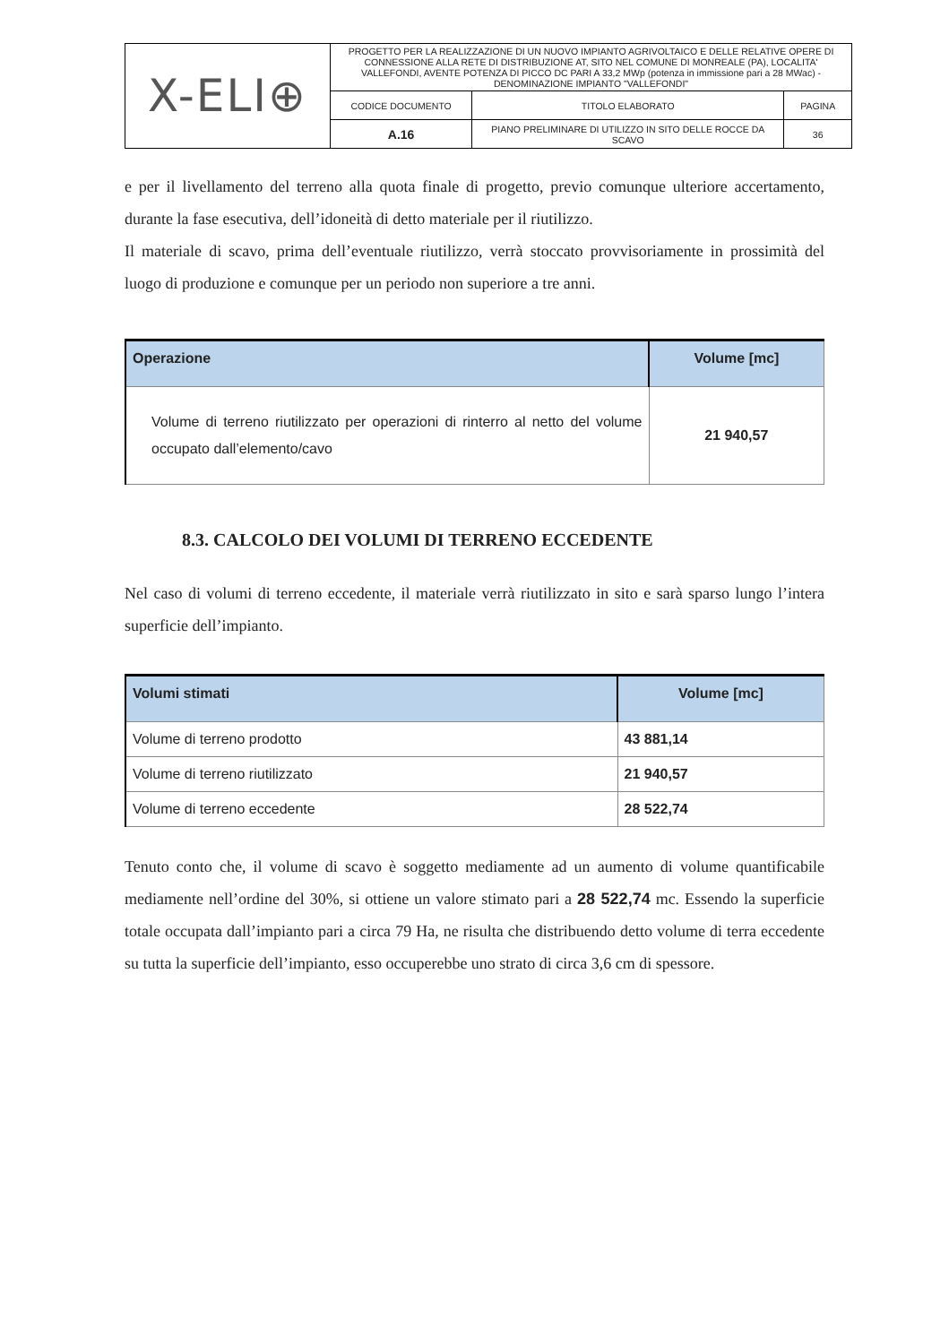| X-ELI⊕ | PROGETTO PER LA REALIZZAZIONE DI UN NUOVO IMPIANTO AGRIVOLTAICO E DELLE RELATIVE OPERE DI CONNESSIONE ALLA RETE DI DISTRIBUZIONE AT, SITO NEL COMUNE DI MONREALE (PA), LOCALITA' VALLEFONDI, AVENTE POTENZA DI PICCO DC PARI A 33,2 MWp (potenza in immissione pari a 28 MWac) - DENOMINAZIONE IMPIANTO "VALLEFONDI" | | |
| | CODICE DOCUMENTO | TITOLO ELABORATO | PAGINA |
| | A.16 | PIANO PRELIMINARE DI UTILIZZO IN SITO DELLE ROCCE DA SCAVO | 36 |
e per il livellamento del terreno alla quota finale di progetto, previo comunque ulteriore accertamento, durante la fase esecutiva, dell’idoneità di detto materiale per il riutilizzo.
Il materiale di scavo, prima dell’eventuale riutilizzo, verrà stoccato provvisoriamente in prossimità del luogo di produzione e comunque per un periodo non superiore a tre anni.
| Operazione | Volume [mc] |
| --- | --- |
| Volume di terreno riutilizzato per operazioni di rinterro al netto del volume occupato dall’elemento/cavo | 21 940,57 |
8.3. CALCOLO DEI VOLUMI DI TERRENO ECCEDENTE
Nel caso di volumi di terreno eccedente, il materiale verrà riutilizzato in sito e sarà sparso lungo l’intera superficie dell’impianto.
| Volumi stimati | Volume [mc] |
| --- | --- |
| Volume di terreno prodotto | 43 881,14 |
| Volume di terreno riutilizzato | 21 940,57 |
| Volume di terreno eccedente | 28 522,74 |
Tenuto conto che, il volume di scavo è soggetto mediamente ad un aumento di volume quantificabile mediamente nell’ordine del 30%, si ottiene un valore stimato pari a 28 522,74 mc. Essendo la superficie totale occupata dall’impianto pari a circa 79 Ha, ne risulta che distribuendo detto volume di terra eccedente su tutta la superficie dell’impianto, esso occuperebbe uno strato di circa 3,6 cm di spessore.